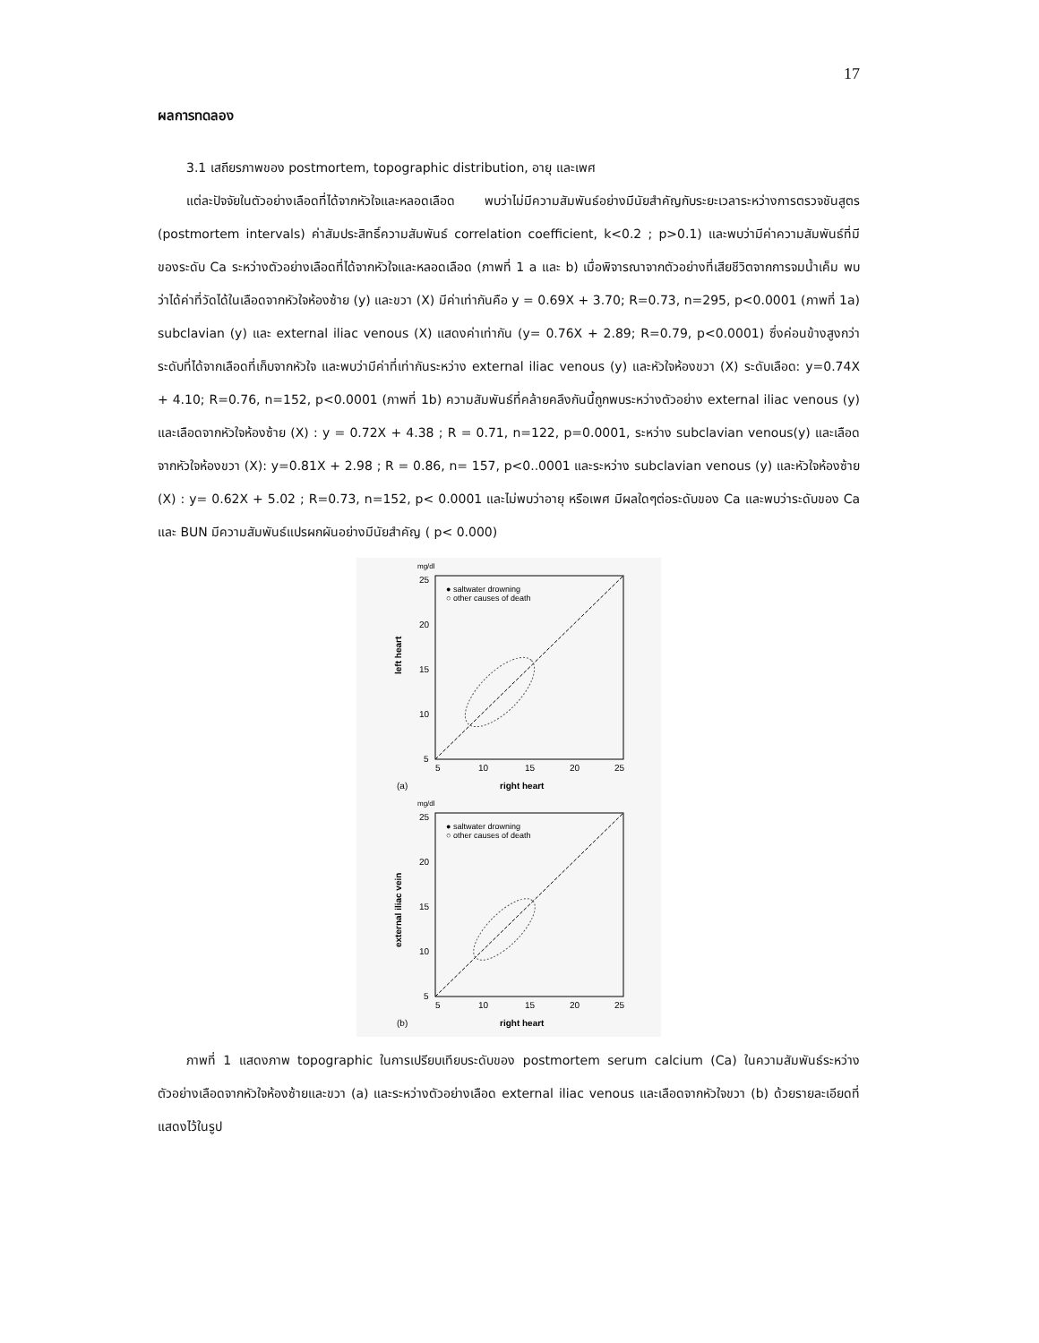17
ผลการทดลอง
3.1 เสถียรภาพของ postmortem, topographic distribution, อายุ และเพศ
แต่ละปัจจัยในตัวอย่างเลือดที่ได้จากหัวใจและหลอดเลือด พบว่าไม่มีความสัมพันธ์อย่างมีนัยสำคัญกับระยะเวลาระหว่างการตรวจชันสูตร (postmortem intervals) ค่าสัมประสิทธิ์ความสัมพันธ์ correlation coefficient, k<0.2 ; p>0.1) และพบว่ามีค่าความสัมพันธ์ที่มีของระดับ Ca ระหว่างตัวอย่างเลือดที่ได้จากหัวใจและหลอดเลือด (ภาพที่ 1 a และ b) เมื่อพิจารณาจากตัวอย่างที่เสียชีวิตจากการจมน้ำเค็ม พบว่าได้ค่าที่วัดได้ในเลือดจากหัวใจห้องซ้าย (y) และขวา (X) มีค่าเท่ากันคือ y = 0.69X + 3.70; R=0.73, n=295, p<0.0001 (ภาพที่ 1a) subclavian (y) และ external iliac venous (X) แสดงค่าเท่ากัน (y= 0.76X + 2.89; R=0.79, p<0.0001) ซึ่งค่อนข้างสูงกว่าระดับที่ได้จากเลือดที่เก็บจากหัวใจ และพบว่ามีค่าที่เท่ากันระหว่าง external iliac venous (y) และหัวใจห้องขวา (X) ระดับเลือด: y=0.74X + 4.10; R=0.76, n=152, p<0.0001 (ภาพที่ 1b) ความสัมพันธ์ที่คล้ายคลึงกันนี้ถูกพบระหว่างตัวอย่าง external iliac venous (y) และเลือดจากหัวใจห้องซ้าย (X) : y = 0.72X + 4.38 ; R = 0.71, n=122, p=0.0001, ระหว่าง subclavian venous(y) และเลือดจากหัวใจห้องขวา (X): y=0.81X + 2.98 ; R = 0.86, n= 157, p<0..0001 และระหว่าง subclavian venous (y) และหัวใจห้องซ้าย (X) : y= 0.62X + 5.02 ; R=0.73, n=152, p< 0.0001 และไม่พบว่าอายุ หรือเพศ มีผลใดๆต่อระดับของ Ca และพบว่าระดับของ Ca และ BUN มีความสัมพันธ์แปรผกผันอย่างมีนัยสำคัญ ( p< 0.000)
mg/dl
25
20
15
10
5
5
10
15
20
25
left heart
● saltwater drowning
○ other causes of death
right heart
(a)
mg/dl
25
20
15
10
5
5
10
15
20
25
external iliac vein
● saltwater drowning
○ other causes of death
right heart
(b)
ภาพที่ 1 แสดงภาพ topographic ในการเปรียบเทียบระดับของ postmortem serum calcium (Ca) ในความสัมพันธ์ระหว่างตัวอย่างเลือดจากหัวใจห้องซ้ายและขวา (a) และระหว่างตัวอย่างเลือด external iliac venous และเลือดจากหัวใจขวา (b) ด้วยรายละเอียดที่แสดงไว้ในรูป